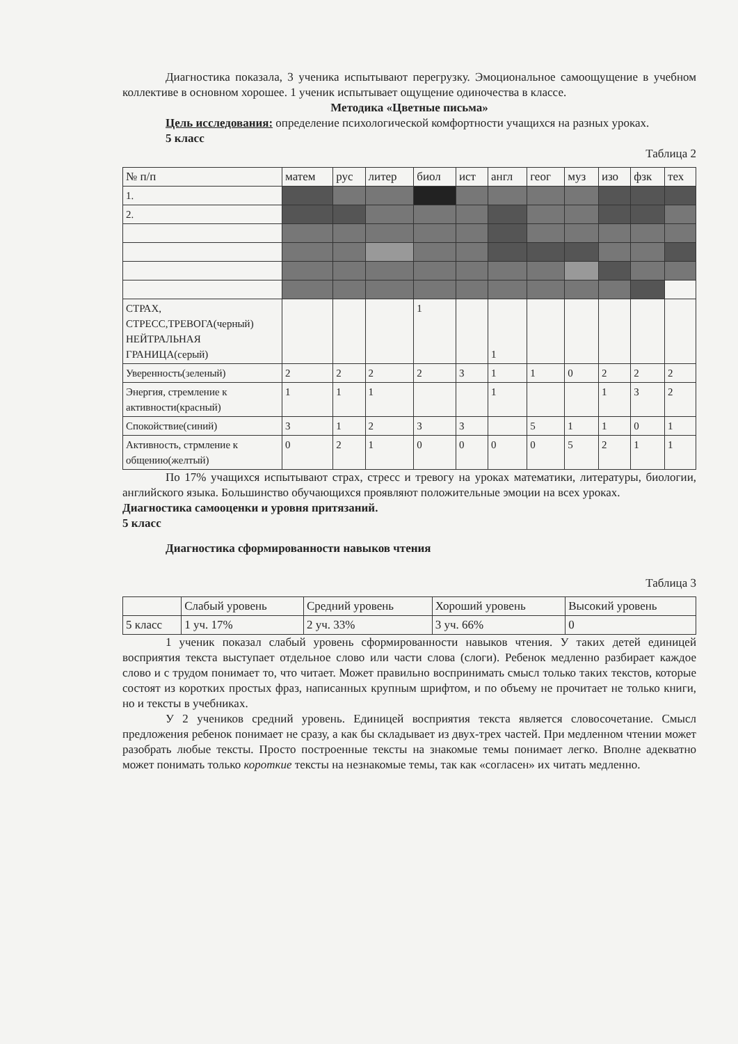Диагностика показала, 3 ученика испытывают перегрузку. Эмоциональное самоощущение в учебном коллективе в основном хорошее. 1 ученик испытывает ощущение одиночества в классе.
Методика «Цветные письма»
Цель исследования: определение психологической комфортности учащихся на разных уроках.
5 класс
Таблица 2
| № п/п | матем | рус | литер | биол | ист | англ | геог | муз | изо | фзк | тех |
| --- | --- | --- | --- | --- | --- | --- | --- | --- | --- | --- | --- |
| 1. | | | | | | | | | | | |
| 2. | | | | | | | | | | | |
| СТРАХ, СТРЕСС,ТРЕВОГА(черный) НЕЙТРАЛЬНАЯ ГРАНИЦА(серый) | | | | 1 | | 1 | | | | | |
| Уверенность(зеленый) | 2 | 2 | 2 | 2 | 3 | 1 | 1 | 0 | 2 | 2 | 2 |
| Энергия, стремление к активности(красный) | 1 | 1 | 1 | | | 1 | | | 1 | 3 | 2 |
| Спокойствие(синий) | 3 | 1 | 2 | 3 | 3 | | 5 | 1 | 1 | 0 | 1 |
| Активность, стрмление к общению(желтый) | 0 | 2 | 1 | 0 | 0 | 0 | 0 | 5 | 2 | 1 | 1 |
По 17% учащихся испытывают страх, стресс и тревогу на уроках математики, литературы, биологии, английского языка. Большинство обучающихся проявляют положительные эмоции на всех уроках.
Диагностика самооценки и уровня притязаний.
5 класс
Диагностика сформированности навыков чтения
Таблица 3
| | Слабый уровень | Средний уровень | Хороший уровень | Высокий уровень |
| --- | --- | --- | --- | --- |
| 5 класс | 1 уч. 17% | 2 уч. 33% | 3 уч. 66% | 0 |
1 ученик показал слабый уровень сформированности навыков чтения. У таких детей единицей восприятия текста выступает отдельное слово или части слова (слоги). Ребенок медленно разбирает каждое слово и с трудом понимает то, что читает. Может правильно воспринимать смысл только таких текстов, которые состоят из коротких простых фраз, написанных крупным шрифтом, и по объему не прочитает не только книги, но и тексты в учебниках.
У 2 учеников средний уровень. Единицей восприятия текста является словосочетание. Смысл предложения ребенок понимает не сразу, а как бы складывает из двух-трех частей. При медленном чтении может разобрать любые тексты. Просто построенные тексты на знакомые темы понимает легко. Вполне адекватно может понимать только короткие тексты на незнакомые темы, так как «согласен» их читать медленно.